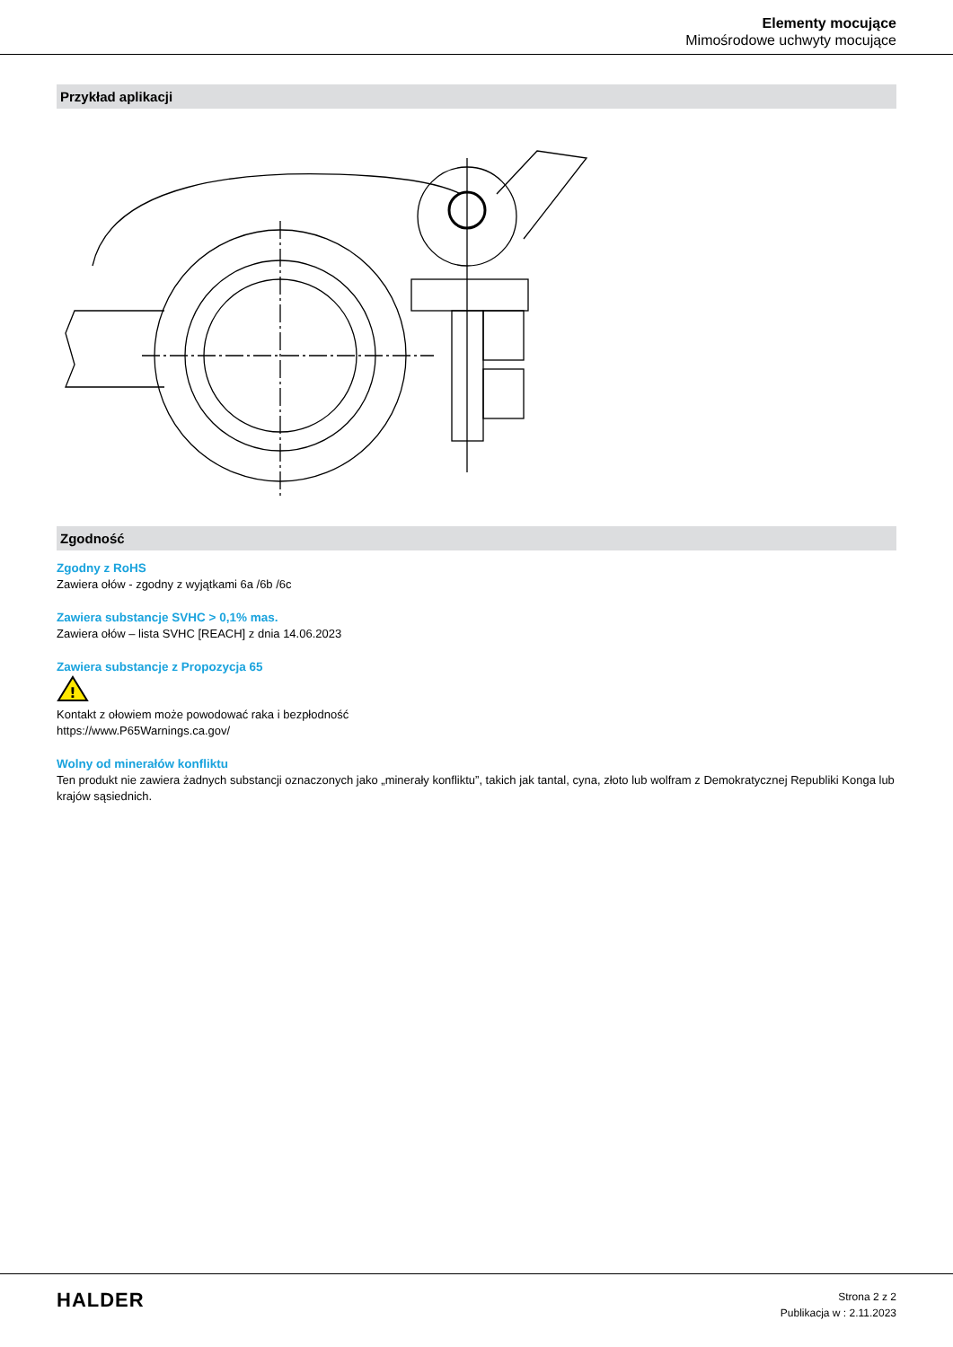Elementy mocujące
Mimośrodowe uchwyty mocujące
Przykład aplikacji
Zgodność
Zgodny z RoHS
Zawiera ołów - zgodny z wyjątkami 6a /6b /6c
Zawiera substancje SVHC > 0,1% mas.
Zawiera ołów – lista SVHC [REACH] z dnia 14.06.2023
Zawiera substancje z Propozycja 65
!
Kontakt z ołowiem może powodować raka i bezpłodność
https://www.P65Warnings.ca.gov/
Wolny od minerałów konfliktu
Ten produkt nie zawiera żadnych substancji oznaczonych jako „minerały konfliktu”, takich jak tantal, cyna, złoto lub wolfram z Demokratycznej Republiki Konga lub krajów sąsiednich.
HALDER
Strona 2 z 2
Publikacja w : 2.11.2023